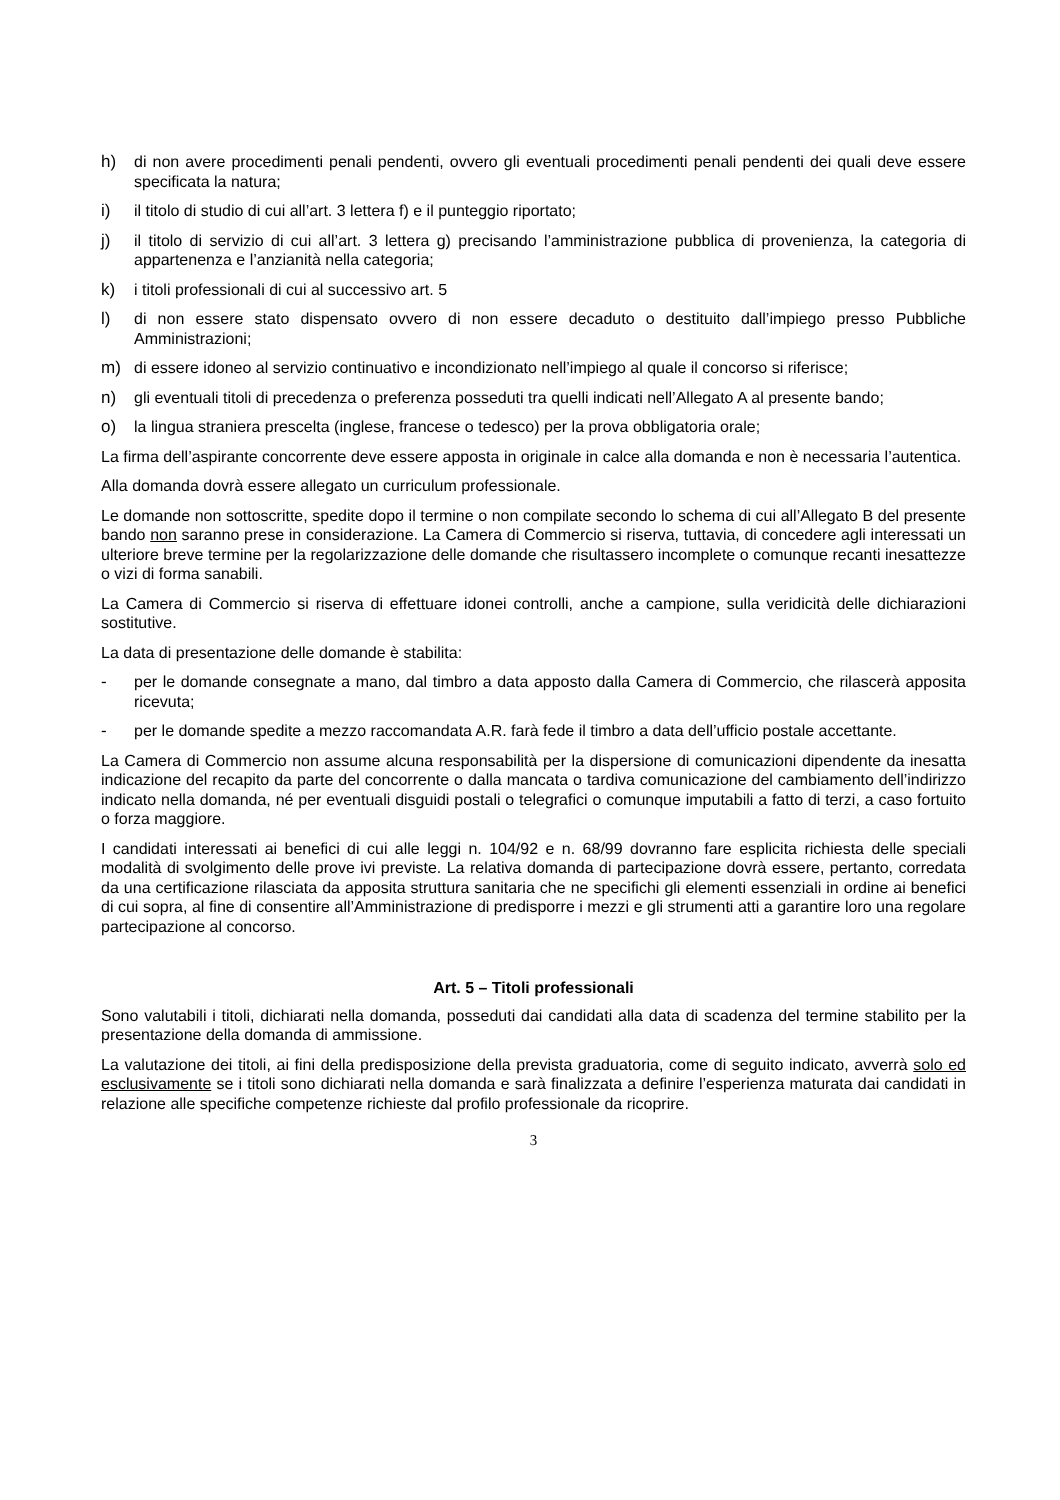h) di non avere procedimenti penali pendenti, ovvero gli eventuali procedimenti penali pendenti dei quali deve essere specificata la natura;
i) il titolo di studio di cui all’art. 3 lettera f) e il punteggio riportato;
j) il titolo di servizio di cui all’art. 3 lettera g) precisando l’amministrazione pubblica di provenienza, la categoria di appartenenza e l’anzianità nella categoria;
k) i titoli professionali di cui al successivo art. 5
l) di non essere stato dispensato ovvero di non essere decaduto o destituito dall’impiego presso Pubbliche Amministrazioni;
m) di essere idoneo al servizio continuativo e incondizionato nell’impiego al quale il concorso si riferisce;
n) gli eventuali titoli di precedenza o preferenza posseduti tra quelli indicati nell’Allegato A al presente bando;
o) la lingua straniera prescelta (inglese, francese o tedesco) per la prova obbligatoria orale;
La firma dell’aspirante concorrente deve essere apposta in originale in calce alla domanda e non è necessaria l’autentica.
Alla domanda dovrà essere allegato un curriculum professionale.
Le domande non sottoscritte, spedite dopo il termine o non compilate secondo lo schema di cui all’Allegato B del presente bando non saranno prese in considerazione. La Camera di Commercio si riserva, tuttavia, di concedere agli interessati un ulteriore breve termine per la regolarizzazione delle domande che risultassero incomplete o comunque recanti inesattezze o vizi di forma sanabili.
La Camera di Commercio si riserva di effettuare idonei controlli, anche a campione, sulla veridicità delle dichiarazioni sostitutive.
La data di presentazione delle domande è stabilita:
- per le domande consegnate a mano, dal timbro a data apposto dalla Camera di Commercio, che rilascerà apposita ricevuta;
- per le domande spedite a mezzo raccomandata A.R. farà fede il timbro a data dell’ufficio postale accettante.
La Camera di Commercio non assume alcuna responsabilità per la dispersione di comunicazioni dipendente da inesatta indicazione del recapito da parte del concorrente o dalla mancata o tardiva comunicazione del cambiamento dell’indirizzo indicato nella domanda, né per eventuali disguidi postali o telegrafici o comunque imputabili a fatto di terzi, a caso fortuito o forza maggiore.
I candidati interessati ai benefici di cui alle leggi n. 104/92 e n. 68/99 dovranno fare esplicita richiesta delle speciali modalità di svolgimento delle prove ivi previste. La relativa domanda di partecipazione dovrà essere, pertanto, corredata da una certificazione rilasciata da apposita struttura sanitaria che ne specifichi gli elementi essenziali in ordine ai benefici di cui sopra, al fine di consentire all’Amministrazione di predisporre i mezzi e gli strumenti atti a garantire loro una regolare partecipazione al concorso.
Art. 5 – Titoli professionali
Sono valutabili i titoli, dichiarati nella domanda, posseduti dai candidati alla data di scadenza del termine stabilito per la presentazione della domanda di ammissione.
La valutazione dei titoli, ai fini della predisposizione della prevista graduatoria, come di seguito indicato, avverrà solo ed esclusivamente se i titoli sono dichiarati nella domanda e sarà finalizzata a definire l’esperienza maturata dai candidati in relazione alle specifiche competenze richieste dal profilo professionale da ricoprire.
3